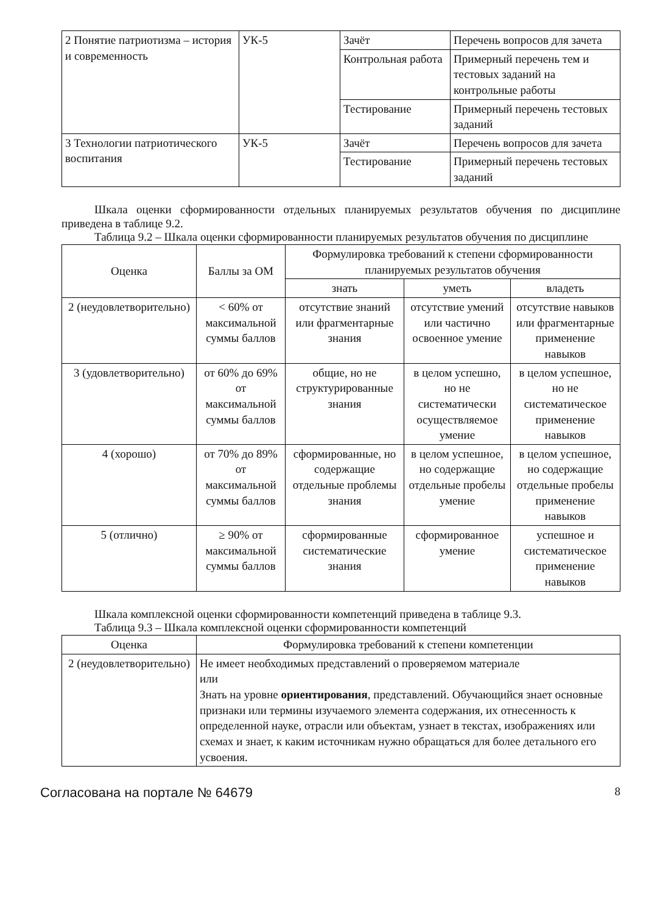| 2 Понятие патриотизма – история и современность | УК-5 | Зачёт | Перечень вопросов для зачета |
| | | Контрольная работа | Примерный перечень тем и тестовых заданий на контрольные работы |
| | | Тестирование | Примерный перечень тестовых заданий |
| 3 Технологии патриотического воспитания | УК-5 | Зачёт | Перечень вопросов для зачета |
| | | Тестирование | Примерный перечень тестовых заданий |
Шкала оценки сформированности отдельных планируемых результатов обучения по дисциплине приведена в таблице 9.2.
Таблица 9.2 – Шкала оценки сформированности планируемых результатов обучения по дисциплине
| Оценка | Баллы за ОМ | Формулировка требований к степени сформированности планируемых результатов обучения | | |
| --- | --- | --- | --- | --- |
| | | знать | уметь | владеть |
| 2 (неудовлетворительно) | < 60% от максимальной суммы баллов | отсутствие знаний или фрагментарные знания | отсутствие умений или частично освоенное умение | отсутствие навыков или фрагментарные применение навыков |
| 3 (удовлетворительно) | от 60% до 69% от максимальной суммы баллов | общие, но не структурированные знания | в целом успешно, но не систематически осуществляемое умение | в целом успешное, но не систематическое применение навыков |
| 4 (хорошо) | от 70% до 89% от максимальной суммы баллов | сформированные, но содержащие отдельные проблемы знания | в целом успешное, но содержащие отдельные пробелы умение | в целом успешное, но содержащие отдельные пробелы применение навыков |
| 5 (отлично) | ≥ 90% от максимальной суммы баллов | сформированные систематические знания | сформированное умение | успешное и систематическое применение навыков |
Шкала комплексной оценки сформированности компетенций приведена в таблице 9.3.
Таблица 9.3 – Шкала комплексной оценки сформированности компетенций
| Оценка | Формулировка требований к степени компетенции |
| --- | --- |
| 2 (неудовлетворительно) | Не имеет необходимых представлений о проверяемом материале или Знать на уровне ориентирования , представлений. Обучающийся знает основные признаки или термины изучаемого элемента содержания, их отнесенность к определенной науке, отрасли или объектам, узнает в текстах, изображениях или схемах и знает, к каким источникам нужно обращаться для более детального его усвоения. |
Согласована на портале № 64679 8